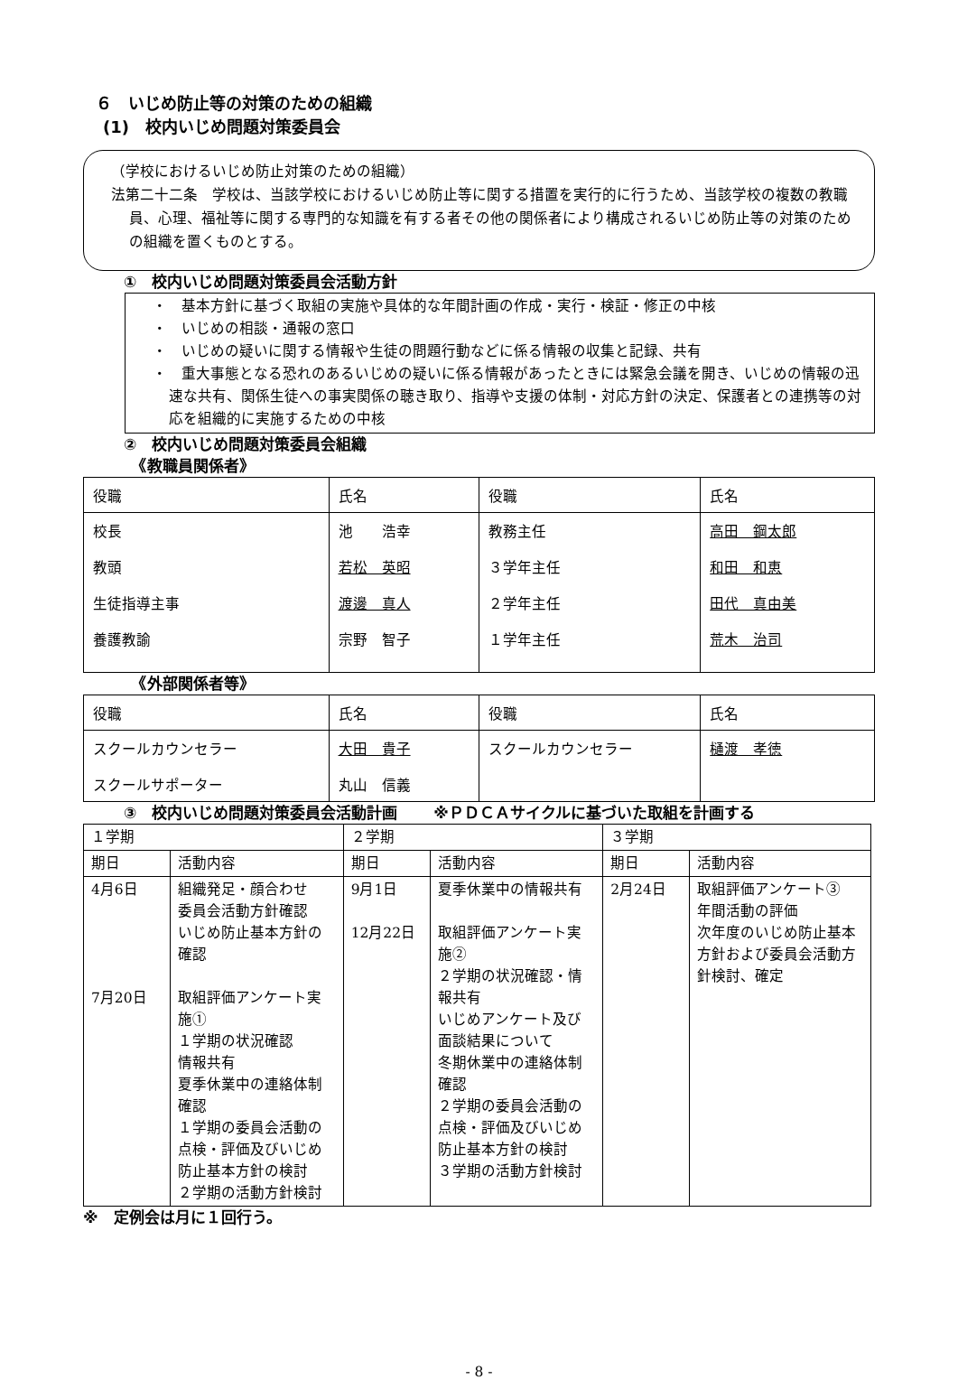６　いじめ防止等の対策のための組織
(1)　校内いじめ問題対策委員会
（学校におけるいじめ防止対策のための組織）
法第二十二条　学校は、当該学校におけるいじめ防止等に関する措置を実行的に行うため、当該学校の複数の教職員、心理、福祉等に関する専門的な知識を有する者その他の関係者により構成されるいじめ防止等の対策のための組織を置くものとする。
①　校内いじめ問題対策委員会活動方針
・　基本方針に基づく取組の実施や具体的な年間計画の作成・実行・検証・修正の中核
・　いじめの相談・通報の窓口
・　いじめの疑いに関する情報や生徒の問題行動などに係る情報の収集と記録、共有
・　重大事態となる恐れのあるいじめの疑いに係る情報があったときには緊急会議を開き、いじめの情報の迅速な共有、関係生徒への事実関係の聴き取り、指導や支援の体制・対応方針の決定、保護者との連携等の対応を組織的に実施するための中核
②　校内いじめ問題対策委員会組織
　《教職員関係者》
| 役職 | 氏名 | 役職 | 氏名 |
| --- | --- | --- | --- |
| 校長 教頭 生徒指導主事 養護教諭 | 池 浩幸 若松 英昭 渡邊 真人 宗野 智子 | 教務主任 ３学年主任 ２学年主任 １学年主任 | 高田 鋼太郎 和田 和恵 田代 真由美 荒木 治司 |
　《外部関係者等》
| 役職 | 氏名 | 役職 | 氏名 |
| --- | --- | --- | --- |
| スクールカウンセラー スクールサポーター | 大田 貴子 丸山 信義 | スクールカウンセラー | 樋渡 孝徳 |
③　校内いじめ問題対策委員会活動計画　　 ※ＰＤＣＡサイクルに基づいた取組を計画する
| １学期 | | ２学期 | | ３学期 | |
| --- | --- | --- | --- | --- | --- |
| 期日 | 活動内容 | 期日 | 活動内容 | 期日 | 活動内容 |
| 4月6日 7月20日 | 組織発足・顔合わせ 委員会活動方針確認 いじめ防止基本方針の確認 取組評価アンケート実施① １学期の状況確認 情報共有 夏季休業中の連絡体制確認 １学期の委員会活動の点検・評価及びいじめ防止基本方針の検討 ２学期の活動方針検討 | 9月1日 12月22日 | 夏季休業中の情報共有 取組評価アンケート実施② ２学期の状況確認・情報共有 いじめアンケート及び面談結果について 冬期休業中の連絡体制確認 ２学期の委員会活動の点検・評価及びいじめ防止基本方針の検討 ３学期の活動方針検討 | 2月24日 | 取組評価アンケート③ 年間活動の評価 次年度のいじめ防止基本方針および委員会活動方針検討、確定 |
※　定例会は月に１回行う。
- 8 -